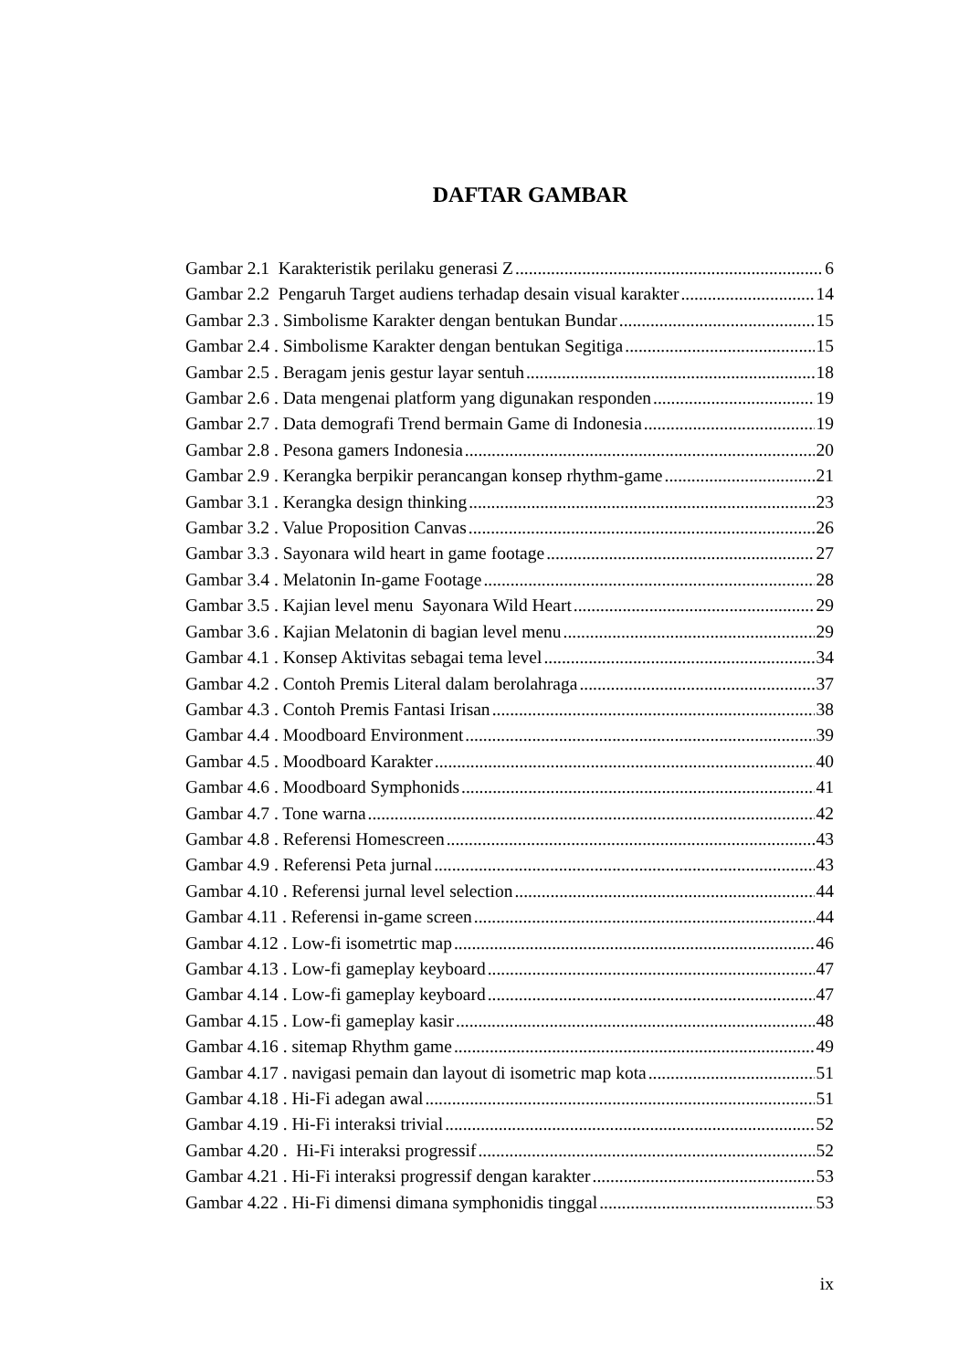DAFTAR GAMBAR
Gambar 2.1 Karakteristik perilaku generasi Z 6
Gambar 2.2 Pengaruh Target audiens terhadap desain visual karakter 14
Gambar 2.3 . Simbolisme Karakter dengan bentukan Bundar 15
Gambar 2.4 . Simbolisme Karakter dengan bentukan Segitiga 15
Gambar 2.5 . Beragam jenis gestur layar sentuh 18
Gambar 2.6 . Data mengenai platform yang digunakan responden 19
Gambar 2.7 . Data demografi Trend bermain Game di Indonesia 19
Gambar 2.8 . Pesona gamers Indonesia 20
Gambar 2.9 . Kerangka berpikir perancangan konsep rhythm-game 21
Gambar 3.1 . Kerangka design thinking 23
Gambar 3.2 . Value Proposition Canvas 26
Gambar 3.3 . Sayonara wild heart in game footage 27
Gambar 3.4 . Melatonin In-game Footage 28
Gambar 3.5 . Kajian level menu Sayonara Wild Heart 29
Gambar 3.6 . Kajian Melatonin di bagian level menu 29
Gambar 4.1 . Konsep Aktivitas sebagai tema level 34
Gambar 4.2 . Contoh Premis Literal dalam berolahraga 37
Gambar 4.3 . Contoh Premis Fantasi Irisan 38
Gambar 4.4 . Moodboard Environment 39
Gambar 4.5 . Moodboard Karakter 40
Gambar 4.6 . Moodboard Symphonids 41
Gambar 4.7 . Tone warna 42
Gambar 4.8 . Referensi Homescreen 43
Gambar 4.9 . Referensi Peta jurnal 43
Gambar 4.10 . Referensi jurnal level selection 44
Gambar 4.11 . Referensi in-game screen 44
Gambar 4.12 . Low-fi isometrtic map 46
Gambar 4.13 . Low-fi gameplay keyboard 47
Gambar 4.14 . Low-fi gameplay keyboard 47
Gambar 4.15 . Low-fi gameplay kasir 48
Gambar 4.16 . sitemap Rhythm game 49
Gambar 4.17 . navigasi pemain dan layout di isometric map kota 51
Gambar 4.18 . Hi-Fi adegan awal 51
Gambar 4.19 . Hi-Fi interaksi trivial 52
Gambar 4.20 . Hi-Fi interaksi progressif 52
Gambar 4.21 . Hi-Fi interaksi progressif dengan karakter 53
Gambar 4.22 . Hi-Fi dimensi dimana symphonidis tinggal 53
ix